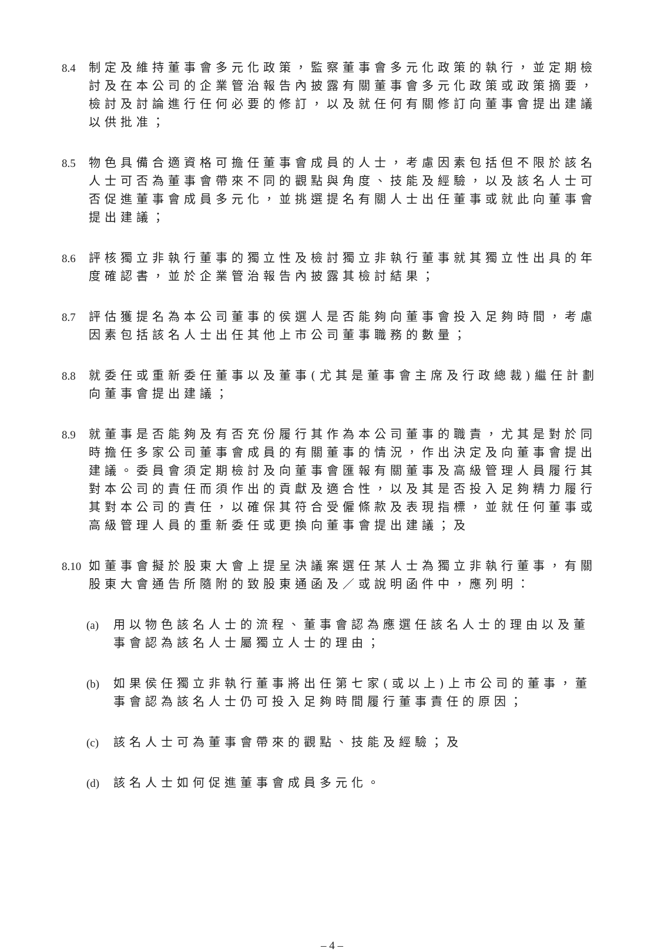8.4
制定及維持董事會多元化政策，監察董事會多元化政策的執行，並定期檢討及在本公司的企業管治報告內披露有關董事會多元化政策或政策摘要，檢討及討論進行任何必要的修訂，以及就任何有關修訂向董事會提出建議以供批准；
8.5
物色具備合適資格可擔任董事會成員的人士，考慮因素包括但不限於該名人士可否為董事會帶來不同的觀點與角度、技能及經驗，以及該名人士可否促進董事會成員多元化，並挑選提名有關人士出任董事或就此向董事會提出建議；
8.6
評核獨立非執行董事的獨立性及檢討獨立非執行董事就其獨立性出具的年度確認書，並於企業管治報告內披露其檢討結果；
8.7
評估獲提名為本公司董事的侯選人是否能夠向董事會投入足夠時間，考慮因素包括該名人士出任其他上市公司董事職務的數量；
8.8
就委任或重新委任董事以及董事(尤其是董事會主席及行政總裁)繼任計劃向董事會提出建議；
8.9
就董事是否能夠及有否充份履行其作為本公司董事的職責，尤其是對於同時擔任多家公司董事會成員的有關董事的情況，作出決定及向董事會提出建議。委員會須定期檢討及向董事會匯報有關董事及高級管理人員履行其對本公司的責任而須作出的貢獻及適合性，以及其是否投入足夠精力履行其對本公司的責任，以確保其符合受僱條款及表現指標，並就任何董事或高級管理人員的重新委任或更換向董事會提出建議；及
8.10
如董事會擬於股東大會上提呈決議案選任某人士為獨立非執行董事，有關股東大會通告所隨附的致股東通函及／或說明函件中，應列明：
(a)
用以物色該名人士的流程、董事會認為應選任該名人士的理由以及董事會認為該名人士屬獨立人士的理由；
(b)
如果侯任獨立非執行董事將出任第七家(或以上)上市公司的董事，董事會認為該名人士仍可投入足夠時間履行董事責任的原因；
(c)
該名人士可為董事會帶來的觀點、技能及經驗；及
(d)
該名人士如何促進董事會成員多元化。
– 4 –